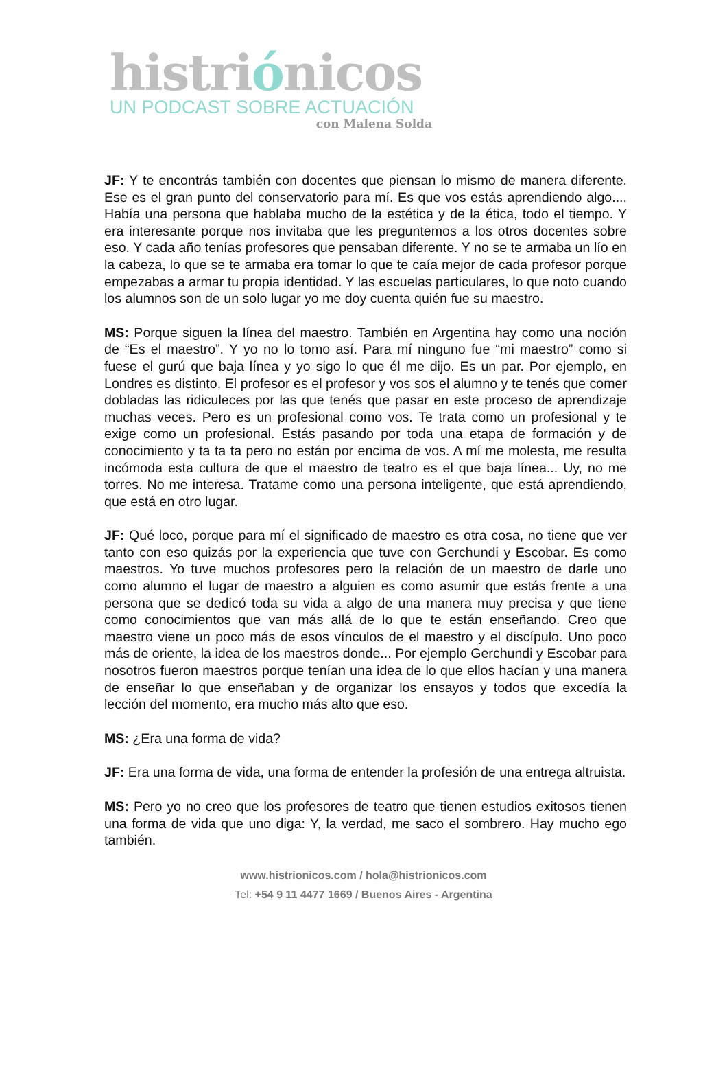histriónicos
UN PODCAST SOBRE ACTUACIÓN
con Malena Solda
JF: Y te encontrás también con docentes que piensan lo mismo de manera diferente. Ese es el gran punto del conservatorio para mí. Es que vos estás aprendiendo algo.... Había una persona que hablaba mucho de la estética y de la ética, todo el tiempo. Y era interesante porque nos invitaba que les preguntemos a los otros docentes sobre eso. Y cada año tenías profesores que pensaban diferente. Y no se te armaba un lío en la cabeza, lo que se te armaba era tomar lo que te caía mejor de cada profesor porque empezabas a armar tu propia identidad. Y las escuelas particulares, lo que noto cuando los alumnos son de un solo lugar yo me doy cuenta quién fue su maestro.
MS: Porque siguen la línea del maestro. También en Argentina hay como una noción de “Es el maestro”. Y yo no lo tomo así. Para mí ninguno fue “mi maestro” como si fuese el gurú que baja línea y yo sigo lo que él me dijo. Es un par. Por ejemplo, en Londres es distinto. El profesor es el profesor y vos sos el alumno y te tenés que comer dobladas las ridiculeces por las que tenés que pasar en este proceso de aprendizaje muchas veces. Pero es un profesional como vos. Te trata como un profesional y te exige como un profesional. Estás pasando por toda una etapa de formación y de conocimiento y ta ta ta pero no están por encima de vos. A mí me molesta, me resulta incómoda esta cultura de que el maestro de teatro es el que baja línea... Uy, no me torres. No me interesa. Tratame como una persona inteligente, que está aprendiendo, que está en otro lugar.
JF: Qué loco, porque para mí el significado de maestro es otra cosa, no tiene que ver tanto con eso quizás por la experiencia que tuve con Gerchundi y Escobar. Es como maestros. Yo tuve muchos profesores pero la relación de un maestro de darle uno como alumno el lugar de maestro a alguien es como asumir que estás frente a una persona que se dedicó toda su vida a algo de una manera muy precisa y que tiene como conocimientos que van más allá de lo que te están enseñando. Creo que maestro viene un poco más de esos vínculos de el maestro y el discípulo. Uno poco más de oriente, la idea de los maestros donde... Por ejemplo Gerchundi y Escobar para nosotros fueron maestros porque tenían una idea de lo que ellos hacían y una manera de enseñar lo que enseñaban y de organizar los ensayos y todos que excedía la lección del momento, era mucho más alto que eso.
MS: ¿Era una forma de vida?
JF: Era una forma de vida, una forma de entender la profesión de una entrega altruista.
MS: Pero yo no creo que los profesores de teatro que tienen estudios exitosos tienen una forma de vida que uno diga: Y, la verdad, me saco el sombrero. Hay mucho ego también.
www.histrionicos.com / hola@histrionicos.com
Tel: +54 9 11 4477 1669 / Buenos Aires - Argentina